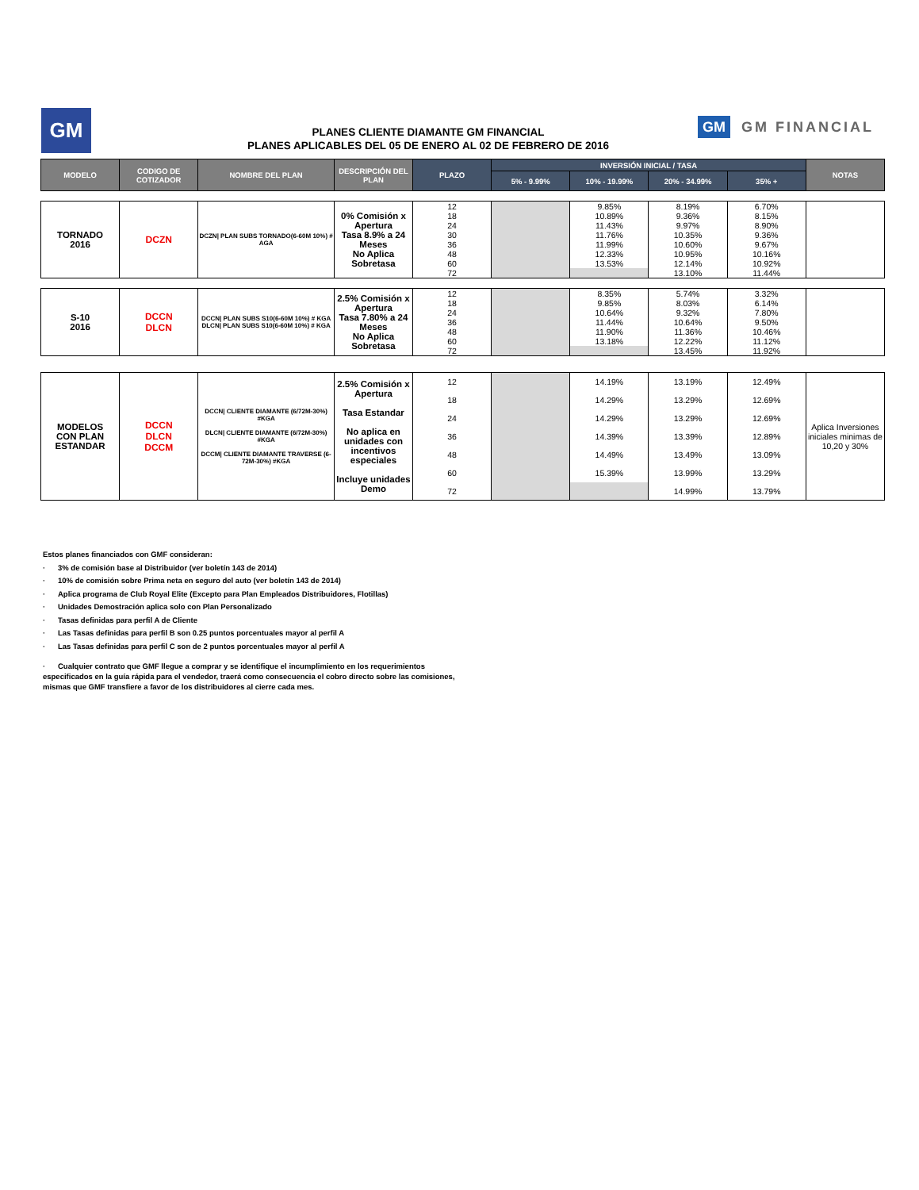GM
PLANES CLIENTE DIAMANTE GM FINANCIAL
PLANES APLICABLES DEL 05 DE ENERO AL 02 DE FEBRERO DE 2016
GM GM FINANCIAL
| MODELO | CODIGO DE COTIZADOR | NOMBRE DEL PLAN | DESCRIPCIÓN DEL PLAN | PLAZO | INVERSIÓN INICIAL / TASA | | | | NOTAS |
| --- | --- | --- | --- | --- | --- | --- | --- | --- | --- |
| | | | | | 5% - 9.99% | 10% - 19.99% | 20% - 34.99% | 35% + | |
| TORNADO 2016 | DCZN | DCZN/ PLAN SUBS TORNADO(6-60M 10%) # AGA | 0% Comisión x Apertura Tasa 8.9% a 24 Meses No Aplica Sobretasa | 12 | | 9.85% | 8.19% | 6.70% | |
| | | | | 18 | | 10.89% | 9.36% | 8.15% | |
| | | | | 24 | | 11.43% | 9.97% | 8.90% | |
| | | | | 30 | | 11.76% | 10.35% | 9.36% | |
| | | | | 36 | | 11.99% | 10.60% | 9.67% | |
| | | | | 48 | | 12.33% | 10.95% | 10.16% | |
| | | | | 60 | | 13.53% | 12.14% | 10.92% | |
| | | | | 72 | | | 13.10% | 11.44% | |
| S-10 2016 | DCCN DLCN | DCCN/ PLAN SUBS S10(6-60M 10%) # KGA DLCN/ PLAN SUBS S10(6-60M 10%) # KGA | 2.5% Comisión x Apertura Tasa 7.80% a 24 Meses No Aplica Sobretasa | 12 | | 8.35% | 5.74% | 3.32% | |
| | | | | 18 | | 9.85% | 8.03% | 6.14% | |
| | | | | 24 | | 10.64% | 9.32% | 7.80% | |
| | | | | 36 | | 11.44% | 10.64% | 9.50% | |
| | | | | 48 | | 11.90% | 11.36% | 10.46% | |
| | | | | 60 | | 13.18% | 12.22% | 11.12% | |
| | | | | 72 | | | 13.45% | 11.92% | |
| MODELOS CON PLAN ESTANDAR | DCCN DLCN DCCM | DCCN/ CLIENTE DIAMANTE (6/72M-30%) #KGA DLCN/ CLIENTE DIAMANTE (6/72M-30%) #KGA DCCM/ CLIENTE DIAMANTE TRAVERSE (6-72M-30%) #KGA | 2.5% Comisión x Apertura Tasa Estandar No aplica en unidades con incentivos especiales Incluye unidades Demo | 12 | | 14.19% | 13.19% | 12.49% | Aplica Inversiones iniciales minimas de 10,20 y 30% |
| | | | | 18 | | 14.29% | 13.29% | 12.69% | |
| | | | | 24 | | 14.29% | 13.29% | 12.69% | |
| | | | | 36 | | 14.39% | 13.39% | 12.89% | |
| | | | | 48 | | 14.49% | 13.49% | 13.09% | |
| | | | | 60 | | 15.39% | 13.99% | 13.29% | |
| | | | | 72 | | | 14.99% | 13.79% | |
Estos planes financiados con GMF consideran:
· 3% de comisión base al Distribuidor (ver boletín 143 de 2014)
· 10% de comisión sobre Prima neta en seguro del auto (ver boletín 143 de 2014)
· Aplica programa de Club Royal Elite (Excepto para Plan Empleados Distribuidores, Flotillas)
· Unidades Demostración aplica solo con Plan Personalizado
· Tasas definidas para perfil A de Cliente
· Las Tasas definidas para perfil B son 0.25 puntos porcentuales mayor al perfil A
· Las Tasas definidas para perfil C son de 2 puntos porcentuales mayor al perfil A
· Cualquier contrato que GMF llegue a comprar y se identifique el incumplimiento en los requerimientos especificados en la guía rápida para el vendedor, traerá como consecuencia el cobro directo sobre las comisiones, mismas que GMF transfiere a favor de los distribuidores al cierre cada mes.